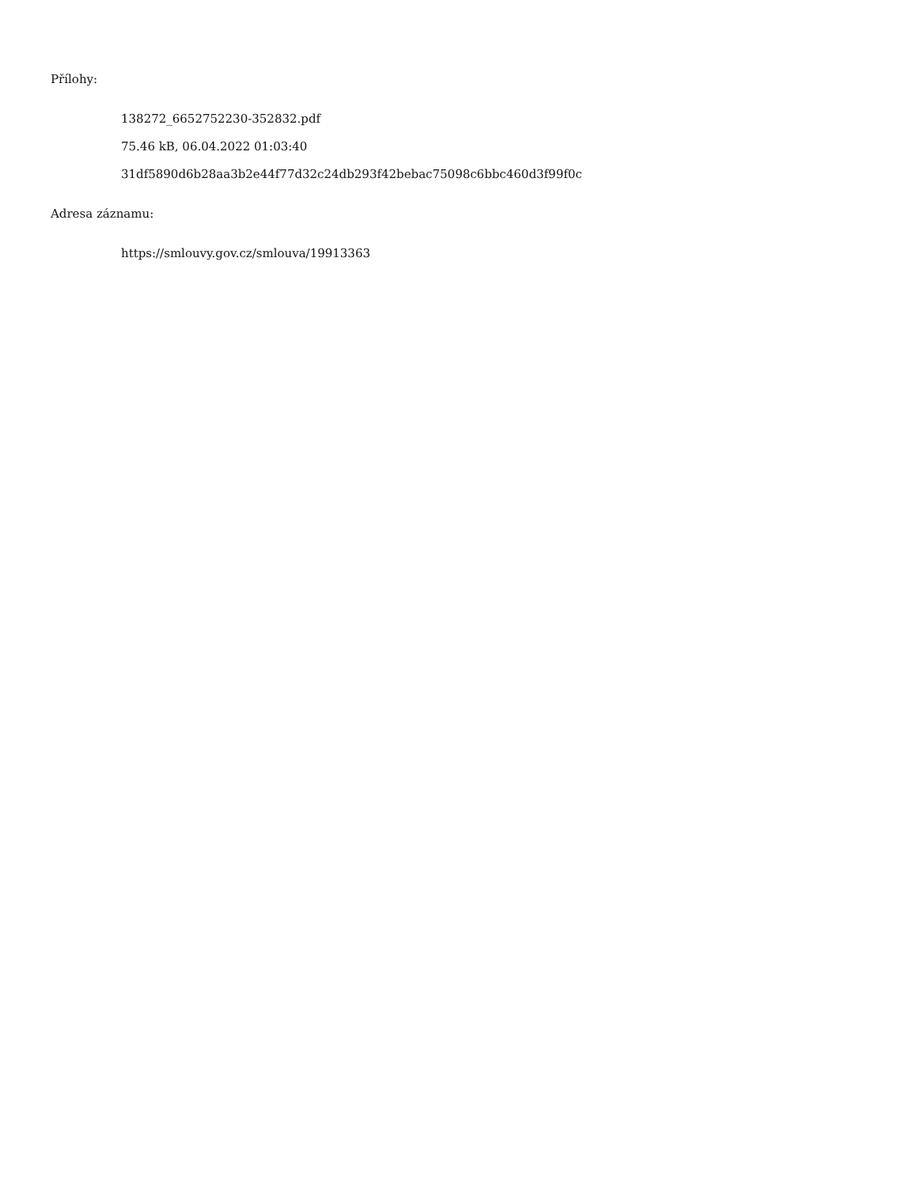Přílohy:
138272_6652752230-352832.pdf
75.46 kB, 06.04.2022 01:03:40
31df5890d6b28aa3b2e44f77d32c24db293f42bebac75098c6bbc460d3f99f0c
Adresa záznamu:
https://smlouvy.gov.cz/smlouva/19913363